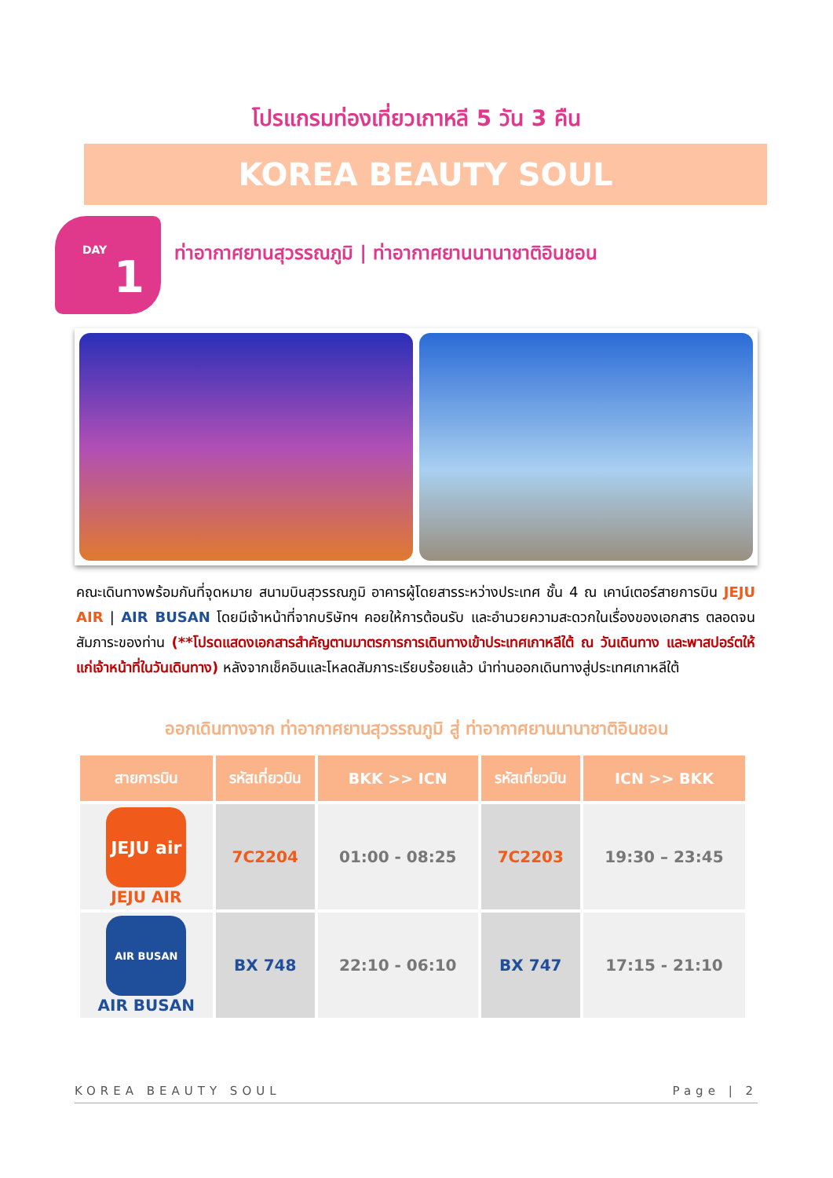โปรแกรมท่องเที่ยวเกาหลี 5 วัน 3 คืน
KOREA BEAUTY SOUL
DAY
1
ท่าอากาศยานสุวรรณภูมิ | ท่าอากาศยานนานาชาติอินชอน
คณะเดินทางพร้อมกันที่จุดหมาย สนามบินสุวรรณภูมิ อาคารผู้โดยสารระหว่างประเทศ ชั้น 4 ณ เคาน์เตอร์สายการบิน JEJU AIR | AIR BUSAN โดยมีเจ้าหน้าที่จากบริษัทฯ คอยให้การต้อนรับ และอำนวยความสะดวกในเรื่องของเอกสาร ตลอดจนสัมภาระของท่าน (**โปรดแสดงเอกสารสำคัญตามมาตรการการเดินทางเข้าประเทศเกาหลีใต้ ณ วันเดินทาง และพาสปอร์ตให้แก่เจ้าหน้าที่ในวันเดินทาง) หลังจากเช็คอินและโหลดสัมภาระเรียบร้อยแล้ว นำท่านออกเดินทางสู่ประเทศเกาหลีใต้
ออกเดินทางจาก ท่าอากาศยานสุวรรณภูมิ สู่ ท่าอากาศยานนานาชาติอินชอน
| สายการบิน | รหัสเที่ยวบิน | BKK >> ICN | รหัสเที่ยวบิน | ICN >> BKK |
| --- | --- | --- | --- | --- |
| JEJU air JEJU AIR | 7C2204 | 01:00 - 08:25 | 7C2203 | 19:30 – 23:45 |
| AIR BUSAN AIR BUSAN | BX 748 | 22:10 - 06:10 | BX 747 | 17:15 - 21:10 |
KOREA BEAUTY SOUL Page | 2